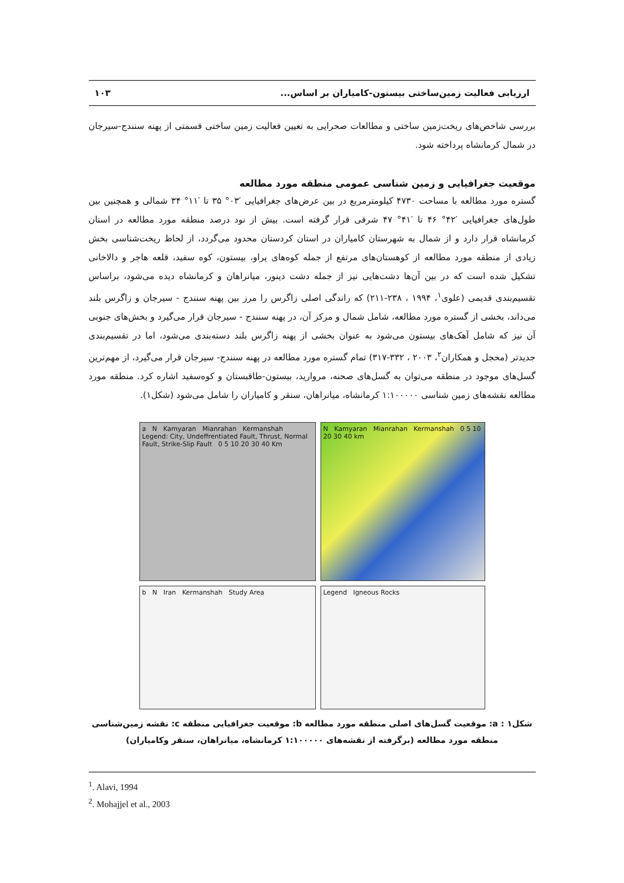ارزیابی فعالیت زمین‌ساختی بیستون-کامیاران بر اساس... ۱۰۳
بررسی شاخص‌های ریخت‌زمین ساختی و مطالعات صحرایی به تعیین فعالیت زمین ساختی قسمتی از پهنه سنندج-سیرجان در شمال کرمانشاه پرداخته شود.
موقعیت جغرافیایی و زمین شناسی عمومی منطقه مورد مطالعه
گستره مورد مطالعه با مساحت ۴۷۳۰ کیلومترمربع در بین عرض‌های جغرافیایی ′۰۳° ۳۵ تا ′۱۱° ۳۴ شمالی و همچنین بین طول‌های جغرافیایی ′۴۲° ۴۶ تا ′۴۱° ۴۷ شرقی قرار گرفته است. بیش از نود درصد منطقه مورد مطالعه در استان کرمانشاه قرار دارد و از شمال به شهرستان کامیاران در استان کردستان محدود می‌گردد، از لحاظ ریخت‌شناسی بخش زیادی از منطقه مورد مطالعه از کوهستان‌های مرتفع از جمله کوه‌های پراو، بیستون، کوه سفید، قلعه هاجر و دالاخانی تشکیل شده است که در بین آن‌ها دشت‌هایی نیز از جمله دشت دینور، میانراهان و کرمانشاه دیده می‌شود، براساس تقسیم‌بندی قدیمی (علوی<sup>۱</sup>، ۱۹۹۴ ، ۲۳۸-۲۱۱) که راندگی اصلی زاگرس را مرز بین پهنه سنندج - سیرجان و زاگرس بلند می‌داند، بخشی از گستره مورد مطالعه، شامل شمال و مرکز آن، در پهنه سنندج - سیرجان قرار می‌گیرد و بخش‌های جنوبی آن نیز که شامل آهک‌های بیستون می‌شود به عنوان بخشی از پهنه زاگرس بلند دسته‌بندی می‌شود، اما در تقسیم‌بندی جدیدتر (محجل و همکاران<sup>۲</sup>، ۲۰۰۳ ، ۳۳۲-۳۱۷) تمام گستره مورد مطالعه در پهنه سنندج- سیرجان قرار می‌گیرد، از مهم‌ترین گسل‌های موجود در منطقه می‌توان به گسل‌های صحنه، مروارید، بیستون-طاقبستان و کوه‌سفید اشاره کرد. منطقه مورد مطالعه نقشه‌های زمین شناسی ۱:۱۰۰۰۰۰ کرمانشاه، میانراهان، سنقر و کامیاران را شامل می‌شود (شکل۱).
a N Kamyaran Mianrahan Kermanshah Legend: City, Undeffrentiated Fault, Thrust, Normal Fault, Strike-Slip Fault 0 5 10 20 30 40 Km
N Kamyaran Mianrahan Kermanshah 0 5 10 20 30 40 km
b N Iran Kermanshah Study Area
Legend Igneous Rocks
شکل۱ : a: موقعیت گسل‌های اصلی منطقه مورد مطالعه b: موقعیت جغرافیایی منطقه c: نقشه زمین‌شناسی منطقه مورد مطالعه (برگرفته از نقشه‌های ۱:۱۰۰۰۰۰ کرمانشاه، میانراهان، سنقر وکامیاران)
<sup>1</sup>. Alavi, 1994
<sup>2</sup>. Mohajjel et al., 2003